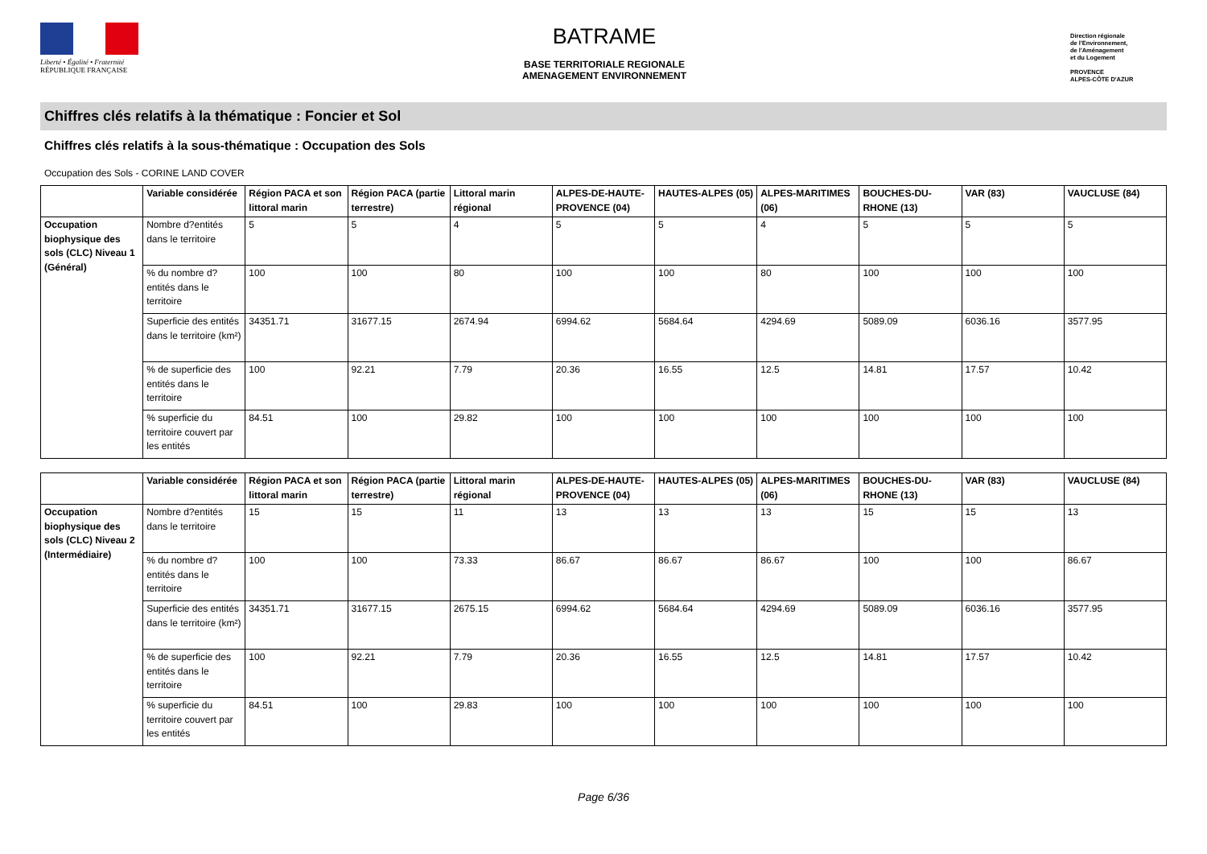Liberté • Égalité • Fraternité
RÉPUBLIQUE FRANÇAISE
BATRAME
BASE TERRITORIALE REGIONALE
AMENAGEMENT ENVIRONNEMENT
Direction régionale
de l'Environnement,
de l'Aménagement
et du Logement
PROVENCE
ALPES-CÔTE D'AZUR
Chiffres clés relatifs à la thématique : Foncier et Sol
Chiffres clés relatifs à la sous-thématique : Occupation des Sols
Occupation des Sols - CORINE LAND COVER
| | Variable considérée | Région PACA et son littoral marin | Région PACA (partie terrestre) | Littoral marin régional | ALPES-DE-HAUTE-PROVENCE (04) | HAUTES-ALPES (05) | ALPES-MARITIMES (06) | BOUCHES-DU-RHONE (13) | VAR (83) | VAUCLUSE (84) |
| --- | --- | --- | --- | --- | --- | --- | --- | --- | --- | --- |
| Occupation biophysique des sols (CLC) Niveau 1 (Général) | Nombre d?entités dans le territoire | 5 | 5 | 4 | 5 | 5 | 4 | 5 | 5 | 5 |
| | % du nombre d?entités dans le territoire | 100 | 100 | 80 | 100 | 100 | 80 | 100 | 100 | 100 |
| | Superficie des entités dans le territoire (km²) | 34351.71 | 31677.15 | 2674.94 | 6994.62 | 5684.64 | 4294.69 | 5089.09 | 6036.16 | 3577.95 |
| | % de superficie des entités dans le territoire | 100 | 92.21 | 7.79 | 20.36 | 16.55 | 12.5 | 14.81 | 17.57 | 10.42 |
| | % superficie du territoire couvert par les entités | 84.51 | 100 | 29.82 | 100 | 100 | 100 | 100 | 100 | 100 |
| | Variable considérée | Région PACA et son littoral marin | Région PACA (partie terrestre) | Littoral marin régional | ALPES-DE-HAUTE-PROVENCE (04) | HAUTES-ALPES (05) | ALPES-MARITIMES (06) | BOUCHES-DU-RHONE (13) | VAR (83) | VAUCLUSE (84) |
| --- | --- | --- | --- | --- | --- | --- | --- | --- | --- | --- |
| Occupation biophysique des sols (CLC) Niveau 2 (Intermédiaire) | Nombre d?entités dans le territoire | 15 | 15 | 11 | 13 | 13 | 13 | 15 | 15 | 13 |
| | % du nombre d?entités dans le territoire | 100 | 100 | 73.33 | 86.67 | 86.67 | 86.67 | 100 | 100 | 86.67 |
| | Superficie des entités dans le territoire (km²) | 34351.71 | 31677.15 | 2675.15 | 6994.62 | 5684.64 | 4294.69 | 5089.09 | 6036.16 | 3577.95 |
| | % de superficie des entités dans le territoire | 100 | 92.21 | 7.79 | 20.36 | 16.55 | 12.5 | 14.81 | 17.57 | 10.42 |
| | % superficie du territoire couvert par les entités | 84.51 | 100 | 29.83 | 100 | 100 | 100 | 100 | 100 | 100 |
Page 6/36